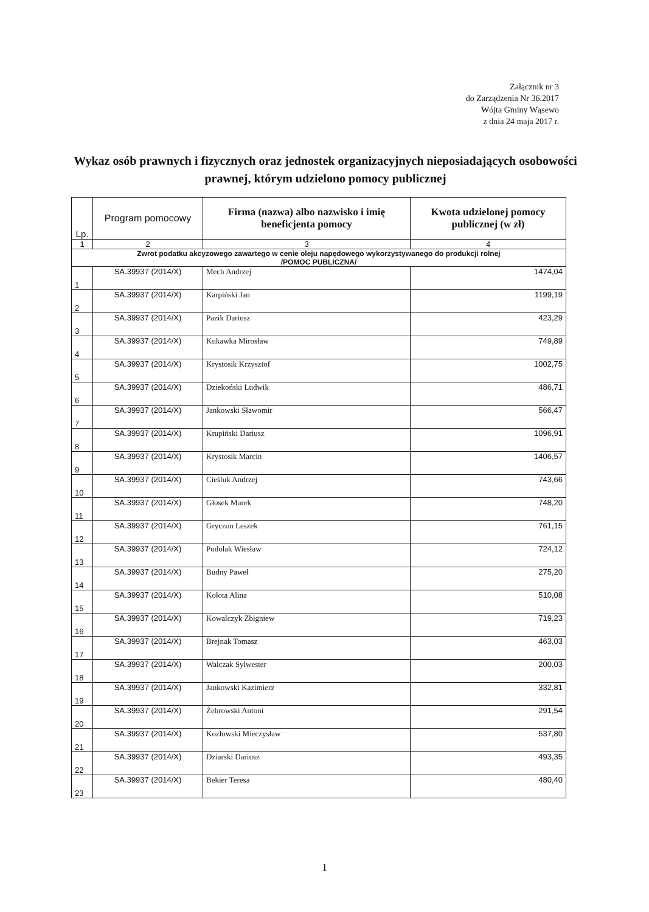Załącznik nr 3
do Zarządzenia Nr 36.2017
Wójta Gminy Wąsewo
z dnia 24 maja 2017 r.
Wykaz osób prawnych i fizycznych oraz jednostek organizacyjnych nieposiadających osobowości prawnej, którym udzielono pomocy publicznej
| Lp. | Program pomocowy | Firma (nazwa) albo nazwisko i imię beneficjenta pomocy | Kwota udzielonej pomocy publicznej (w zł) |
| --- | --- | --- | --- |
| 1 | 2 | 3 | 4 |
| Zwrot podatku akcyzowego zawartego w cenie oleju napędowego wykorzystywanego do produkcji rolnej /POMOC PUBLICZNA/ | | | |
| 1 | SA.39937 (2014/X) | Mech Andrzej | 1474,04 |
| 2 | SA.39937 (2014/X) | Karpiński Jan | 1199,19 |
| 3 | SA.39937 (2014/X) | Pazik Dariusz | 423,29 |
| 4 | SA.39937 (2014/X) | Kukawka Mirosław | 749,89 |
| 5 | SA.39937 (2014/X) | Krystosik Krzysztof | 1002,75 |
| 6 | SA.39937 (2014/X) | Dziekoński Ludwik | 486,71 |
| 7 | SA.39937 (2014/X) | Jankowski Sławomir | 566,47 |
| 8 | SA.39937 (2014/X) | Krupiński Dariusz | 1096,91 |
| 9 | SA.39937 (2014/X) | Krystosik Marcin | 1406,57 |
| 10 | SA.39937 (2014/X) | Cieśluk Andrzej | 743,66 |
| 11 | SA.39937 (2014/X) | Głosek Marek | 748,20 |
| 12 | SA.39937 (2014/X) | Gryczon Leszek | 761,15 |
| 13 | SA.39937 (2014/X) | Podolak Wiesław | 724,12 |
| 14 | SA.39937 (2014/X) | Budny Paweł | 275,20 |
| 15 | SA.39937 (2014/X) | Kołota Alina | 510,08 |
| 16 | SA.39937 (2014/X) | Kowalczyk Zbigniew | 719,23 |
| 17 | SA.39937 (2014/X) | Brejnak Tomasz | 463,03 |
| 18 | SA.39937 (2014/X) | Walczak Sylwester | 200,03 |
| 19 | SA.39937 (2014/X) | Jankowski Kazimierz | 332,81 |
| 20 | SA.39937 (2014/X) | Żebrowski Antoni | 291,54 |
| 21 | SA.39937 (2014/X) | Kozłowski Mieczysław | 537,80 |
| 22 | SA.39937 (2014/X) | Dziarski Dariusz | 493,35 |
| 23 | SA.39937 (2014/X) | Bekier Teresa | 480,40 |
1